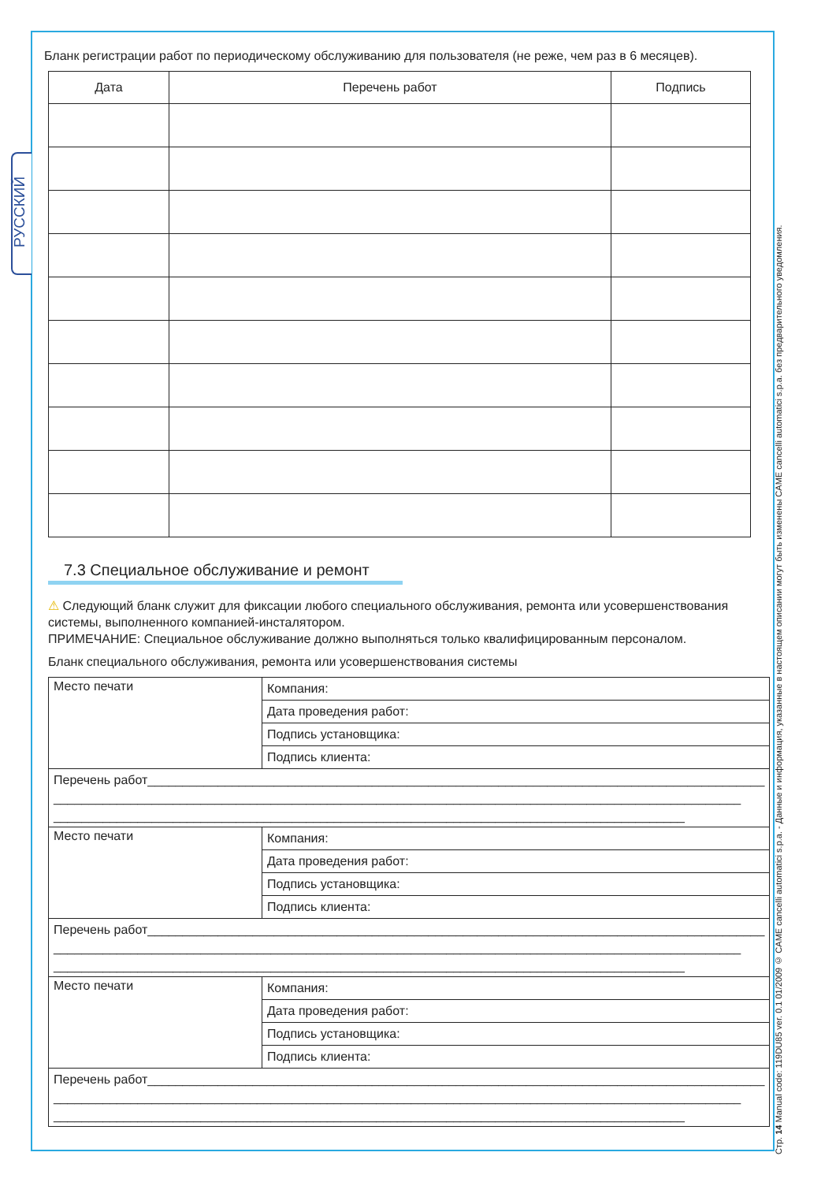РУССКИЙ
Стр. 14 Manual code: 119DU85 ver. 0.1 01/2009 © CAME cancelli automatici s.p.a. - Данные и информация, указанные в настоящем описании могут быть изменены CAME cancelli automatici s.p.a. без предварительного уведомления.
Бланк регистрации работ по периодическому обслуживанию для пользователя (не реже, чем раз в 6 месяцев).
| Дата | Перечень работ | Подпись |
| --- | --- | --- |
7.3 Специальное обслуживание и ремонт
⚠ Следующий бланк служит для фиксации любого специального обслуживания, ремонта или усовершенствования системы, выполненного компанией-инсталятором.
ПРИМЕЧАНИЕ: Специальное обслуживание должно выполняться только квалифицированным персоналом.
Бланк специального обслуживания, ремонта или усовершенствования системы
| Место печати | Компания: |
| | Дата проведения работ: |
| | Подпись установщика: |
| | Подпись клиента: |
| Перечень работ________________________________________________________________________________________ __________________________________________________________________________________________________ __________________________________________________________________________________________ | |
| Место печати | Компания: |
| | Дата проведения работ: |
| | Подпись установщика: |
| | Подпись клиента: |
| Перечень работ________________________________________________________________________________________ __________________________________________________________________________________________________ __________________________________________________________________________________________ | |
| Место печати | Компания: |
| | Дата проведения работ: |
| | Подпись установщика: |
| | Подпись клиента: |
| Перечень работ________________________________________________________________________________________ __________________________________________________________________________________________________ __________________________________________________________________________________________ | |